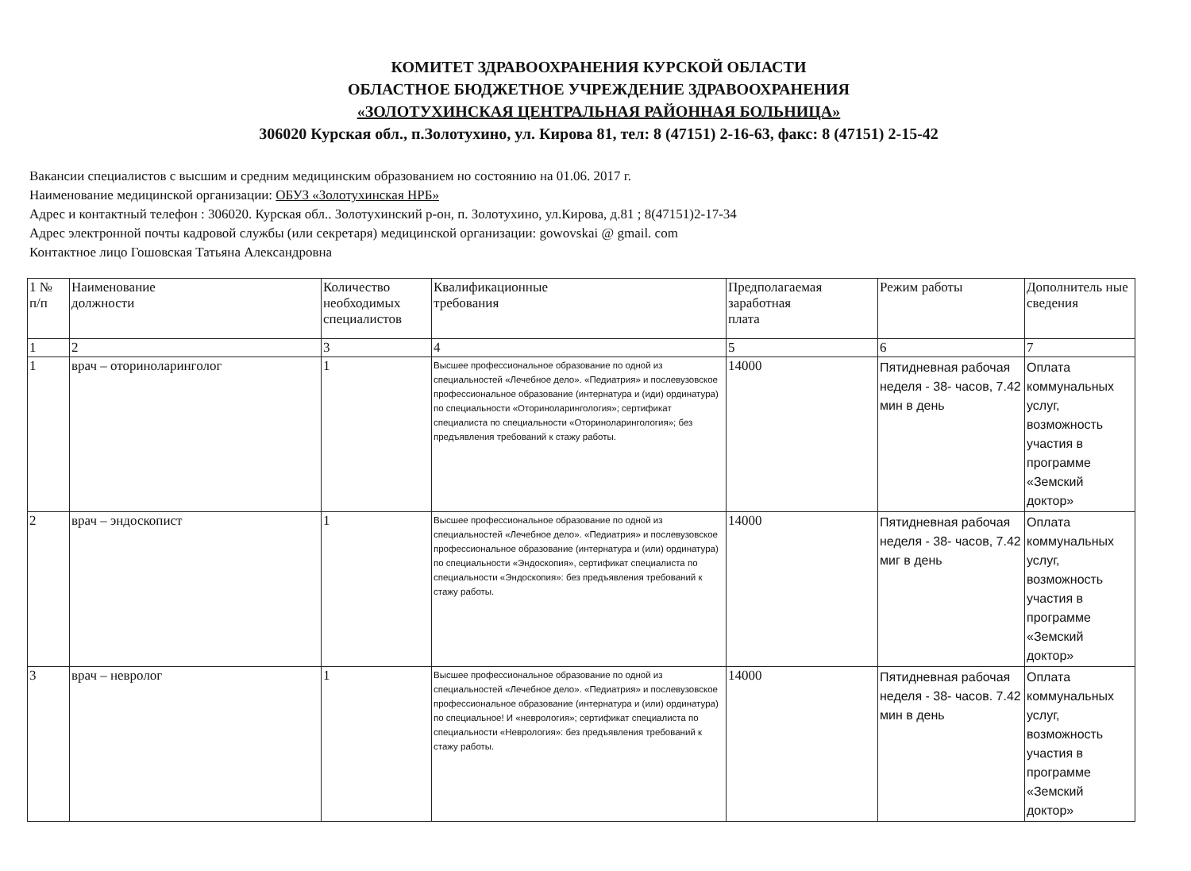КОМИТЕТ ЗДРАВООХРАНЕНИЯ КУРСКОЙ ОБЛАСТИ
ОБЛАСТНОЕ БЮДЖЕТНОЕ УЧРЕЖДЕНИЕ ЗДРАВООХРАНЕНИЯ
«ЗОЛОТУХИНСКАЯ ЦЕНТРАЛЬНАЯ РАЙОННАЯ БОЛЬНИЦА»
306020 Курская обл., п.Золотухино, ул. Кирова 81, тел: 8 (47151) 2-16-63, факс: 8 (47151) 2-15-42
Вакансии специалистов с высшим и средним медицинским образованием но состоянию на 01.06. 2017 г.
Наименование медицинской организации: ОБУЗ «Золотухинская НРБ»
Адрес и контактный телефон : 306020. Курская обл.. Золотухинский р-он, п. Золотухино, ул.Кирова, д.81 ; 8(47151)2-17-34
Адрес электронной почты кадровой службы (или секретаря) медицинской организации: gowovskai @ gmail. com
Контактное лицо Гошовская Татьяна Александровна
| 1 № п/п | Наименование должности | Количество необходимых специалистов | Квалификационные требования | Предполагаемая заработная плата | Режим работы | Дополнитель ные сведения |
| --- | --- | --- | --- | --- | --- | --- |
| 1 | 2 | 3 | 4 | 5 | 6 | 7 |
| 1 | врач – оториноларинголог | 1 | Высшее профессиональное образование по одной из специальностей «Лечебное дело». «Педиатрия» и послевузовское профессиональное образование (интернатура и (иди) ординатура) по специальности «Оториноларингология»; сертификат специалиста по специальности «Оториноларингология»; без предъявления требований к стажу работы. | 14000 | Пятидневная рабочая неделя - 38- часов, 7.42 мин в день | Оплата коммунальных услуг, возможность участия в программе «Земский доктор» |
| 2 | врач – эндоскопист | 1 | Высшее профессиональное образование по одной из специальностей «Лечебное дело». «Педиатрия» и послевузовское профессиональное образование (интернатура и (или) ординатура) по специальности «Эндоскопия», сертификат специалиста по специальности «Эндоскопия»: без предъявления требований к стажу работы. | 14000 | Пятидневная рабочая неделя - 38- часов, 7.42 миг в день | Оплата коммунальных услуг, возможность участия в программе «Земский доктор» |
| 3 | врач – невролог | 1 | Высшее профессиональное образование по одной из специальностей «Лечебное дело». «Педиатрия» и послевузовское профессиональное образование (интернатура и (или) ординатура) по специальное! И «неврология»; сертификат специалиста по специальности «Неврология»: без предъявления требований к стажу работы. | 14000 | Пятидневная рабочая неделя - 38- часов. 7.42 мин в день | Оплата коммунальных услуг, возможность участия в программе «Земский доктор» |